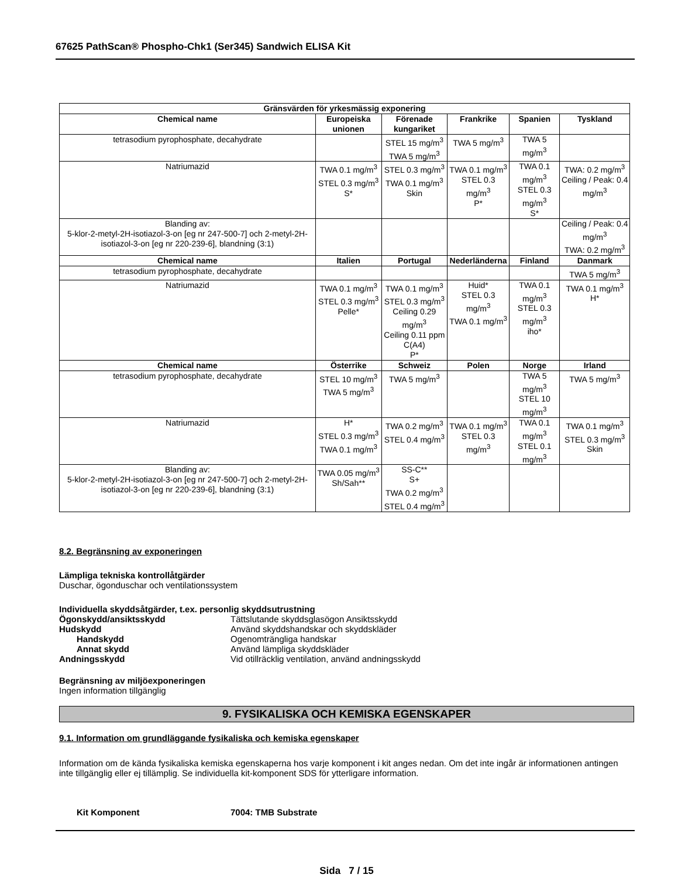67625 PathScan® Phospho-Chk1 (Ser345) Sandwich ELISA Kit
| Gränsvärden för yrkesmässig exponering | | | | | |
| --- | --- | --- | --- | --- | --- |
| Chemical name | Europeiska unionen | Förenade kungariket | Frankrike | Spanien | Tyskland |
| tetrasodium pyrophosphate, decahydrate | | STEL 15 mg/m<sup>3</sup> TWA 5 mg/m<sup>3</sup> | TWA 5 mg/m<sup>3</sup> | TWA 5 mg/m<sup>3</sup> | |
| Natriumazid | TWA 0.1 mg/m<sup>3</sup> STEL 0.3 mg/m<sup>3</sup> S* | STEL 0.3 mg/m<sup>3</sup> TWA 0.1 mg/m<sup>3</sup> Skin | TWA 0.1 mg/m<sup>3</sup> STEL 0.3 mg/m<sup>3</sup> P* | TWA 0.1 mg/m<sup>3</sup> STEL 0.3 mg/m<sup>3</sup> S* | TWA: 0.2 mg/m<sup>3</sup> Ceiling / Peak: 0.4 mg/m<sup>3</sup> |
| Blanding av: 5-klor-2-metyl-2H-isotiazol-3-on [eg nr 247-500-7] och 2-metyl-2H-isotiazol-3-on [eg nr 220-239-6], blandning (3:1) | | | | | Ceiling / Peak: 0.4 mg/m<sup>3</sup> TWA: 0.2 mg/m<sup>3</sup> |
| Chemical name | Italien | Portugal | Nederländerna | Finland | Danmark |
| tetrasodium pyrophosphate, decahydrate | | | | | TWA 5 mg/m<sup>3</sup> |
| Natriumazid | TWA 0.1 mg/m<sup>3</sup> STEL 0.3 mg/m<sup>3</sup> Pelle* | TWA 0.1 mg/m<sup>3</sup> STEL 0.3 mg/m<sup>3</sup> Ceiling 0.29 mg/m<sup>3</sup> Ceiling 0.11 ppm C(A4) P* | Huid* STEL 0.3 mg/m<sup>3</sup> TWA 0.1 mg/m<sup>3</sup> | TWA 0.1 mg/m<sup>3</sup> STEL 0.3 mg/m<sup>3</sup> iho* | TWA 0.1 mg/m<sup>3</sup> H* |
| Chemical name | Österrike | Schweiz | Polen | Norge | Irland |
| tetrasodium pyrophosphate, decahydrate | STEL 10 mg/m<sup>3</sup> TWA 5 mg/m<sup>3</sup> | TWA 5 mg/m<sup>3</sup> | | TWA 5 mg/m<sup>3</sup> STEL 10 mg/m<sup>3</sup> | TWA 5 mg/m<sup>3</sup> |
| Natriumazid | H* STEL 0.3 mg/m<sup>3</sup> TWA 0.1 mg/m<sup>3</sup> | TWA 0.2 mg/m<sup>3</sup> STEL 0.4 mg/m<sup>3</sup> | TWA 0.1 mg/m<sup>3</sup> STEL 0.3 mg/m<sup>3</sup> | TWA 0.1 mg/m<sup>3</sup> STEL 0.1 mg/m<sup>3</sup> | TWA 0.1 mg/m<sup>3</sup> STEL 0.3 mg/m<sup>3</sup> Skin |
| Blanding av: 5-klor-2-metyl-2H-isotiazol-3-on [eg nr 247-500-7] och 2-metyl-2H-isotiazol-3-on [eg nr 220-239-6], blandning (3:1) | TWA 0.05 mg/m<sup>3</sup> Sh/Sah** | SS-C** S+ TWA 0.2 mg/m<sup>3</sup> STEL 0.4 mg/m<sup>3</sup> | | | |
8.2. Begränsning av exponeringen
Lämpliga tekniska kontrollåtgärder
Duschar, ögonduschar och ventilationssystem
Individuella skyddsåtgärder, t.ex. personlig skyddsutrustning
Ögonskydd/ansiktsskydd Tättslutande skyddsglasögon Ansiktsskydd
Hudskydd Använd skyddshandskar och skyddskläder
Handskydd Ogenomträngliga handskar
Annat skydd Använd lämpliga skyddskläder
Andningsskydd Vid otillräcklig ventilation, använd andningsskydd
Begränsning av miljöexponeringen
Ingen information tillgänglig
9. FYSIKALISKA OCH KEMISKA EGENSKAPER
9.1. Information om grundläggande fysikaliska och kemiska egenskaper
Information om de kända fysikaliska kemiska egenskaperna hos varje komponent i kit anges nedan. Om det inte ingår är informationen antingen inte tillgänglig eller ej tillämplig. Se individuella kit-komponent SDS för ytterligare information.
Kit Komponent 7004: TMB Substrate
Sida 7 / 15